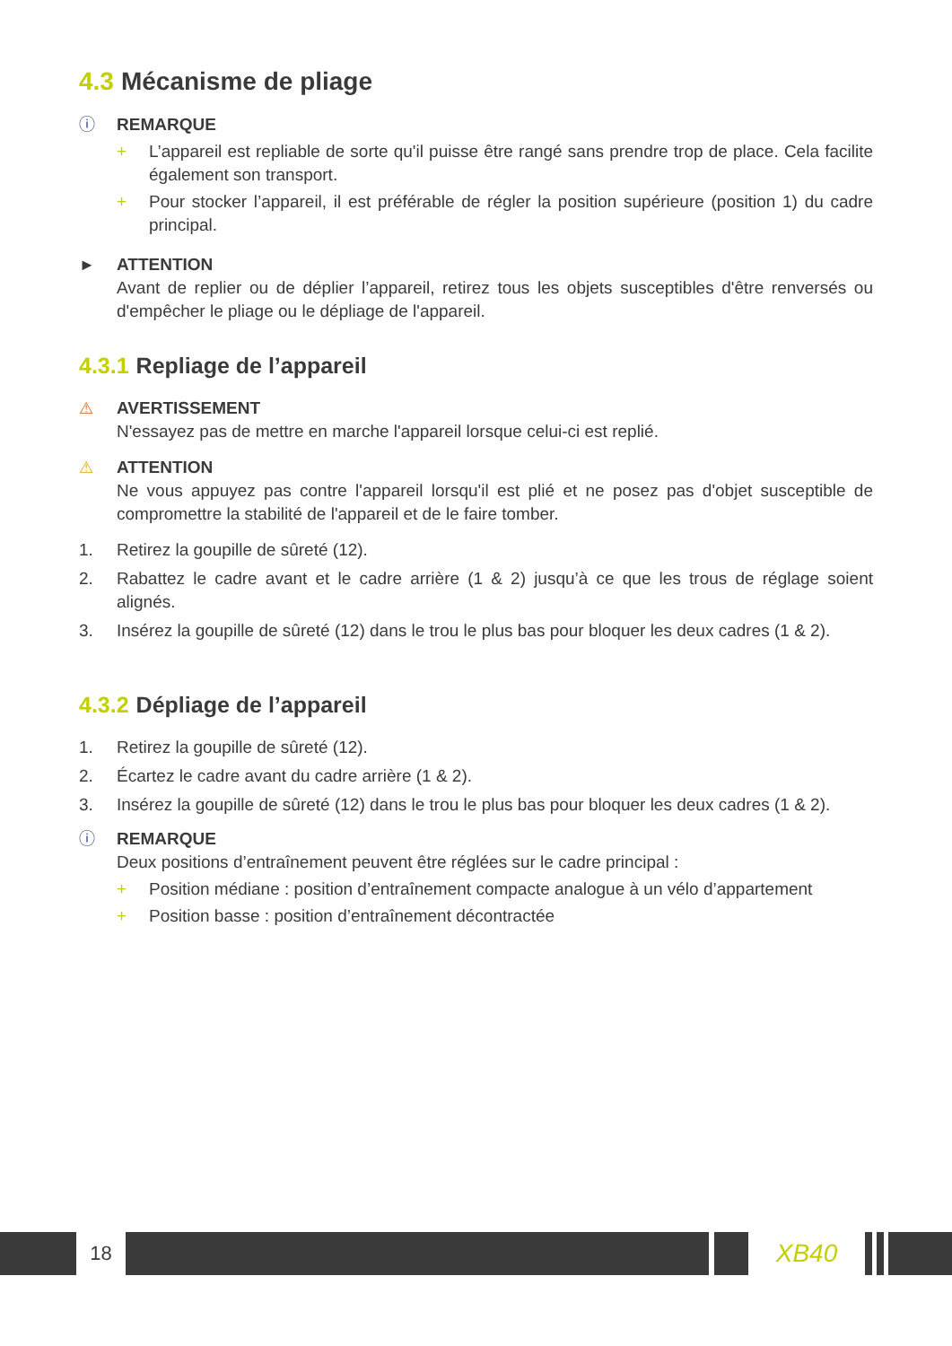4.3 Mécanisme de pliage
ⓘ REMARQUE
+ L’appareil est repliable de sorte qu'il puisse être rangé sans prendre trop de place. Cela facilite également son transport.
+ Pour stocker l’appareil, il est préférable de régler la position supérieure (position 1) du cadre principal.
► ATTENTION
Avant de replier ou de déplier l’appareil, retirez tous les objets susceptibles d'être renversés ou d'empêcher le pliage ou le dépliage de l'appareil.
4.3.1 Repliage de l’appareil
⚠ AVERTISSEMENT
N'essayez pas de mettre en marche l'appareil lorsque celui-ci est replié.
⚠ ATTENTION
Ne vous appuyez pas contre l'appareil lorsqu'il est plié et ne posez pas d'objet susceptible de compromettre la stabilité de l'appareil et de le faire tomber.
1. Retirez la goupille de sûreté (12).
2. Rabattez le cadre avant et le cadre arrière (1 & 2) jusqu’à ce que les trous de réglage soient alignés.
3. Insérez la goupille de sûreté (12) dans le trou le plus bas pour bloquer les deux cadres (1 & 2).
4.3.2 Dépliage de l’appareil
1. Retirez la goupille de sûreté (12).
2. Écartez le cadre avant du cadre arrière (1 & 2).
3. Insérez la goupille de sûreté (12) dans le trou le plus bas pour bloquer les deux cadres (1 & 2).
ⓘ REMARQUE
Deux positions d’entraînement peuvent être réglées sur le cadre principal :
+ Position médiane : position d’entraînement compacte analogue à un vélo d’appartement
+ Position basse : position d’entraînement décontractée
18
XB40